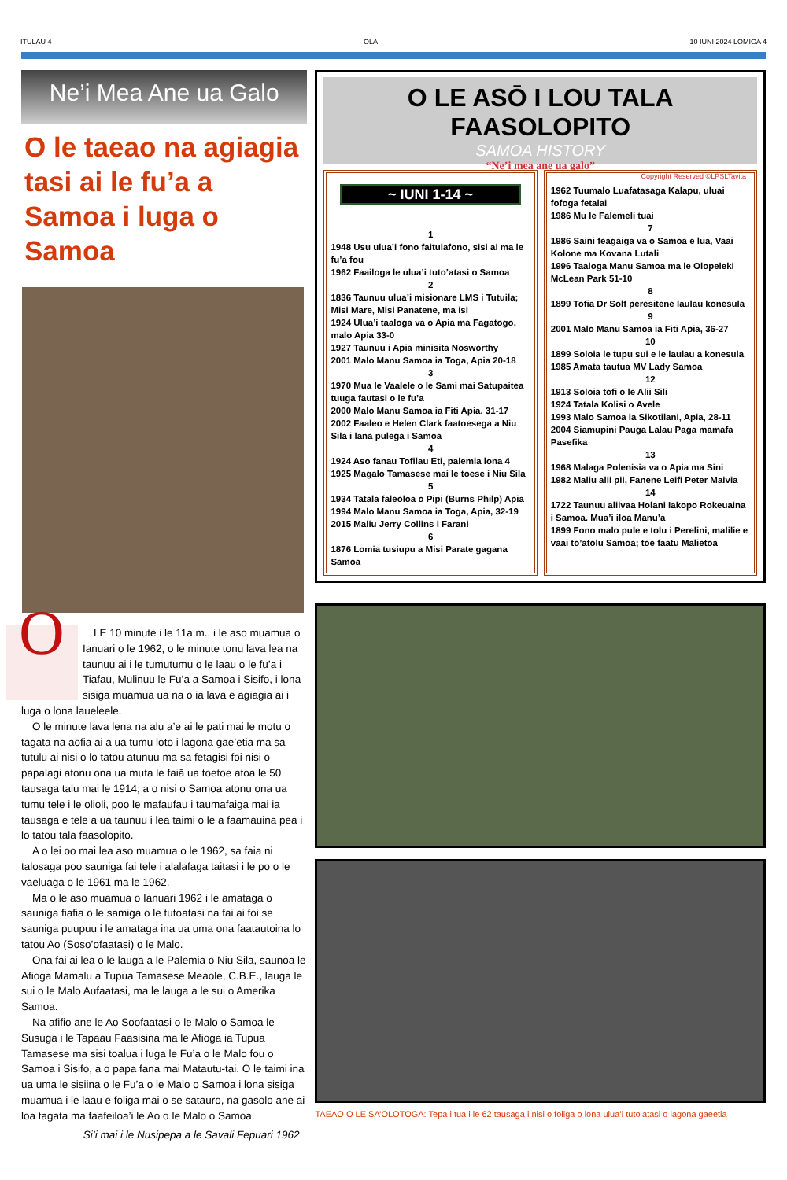ITULAU 4 OLA 10 IUNI 2024 LOMIGA 4
Ne’i Mea Ane ua Galo
O le taeao na agiagia tasi ai le fu’a a Samoa i luga o Samoa
O
LE 10 minute i le 11a.m., i le aso muamua o Ianuari o le 1962, o le minute tonu lava lea na taunuu ai i le tumutumu o le laau o le fu’a i Tiafau, Mulinuu le Fu’a a Samoa i Sisifo, i lona sisiga muamua ua na o ia lava e agiagia ai i luga o lona laueleele.
O le minute lava lena na alu a’e ai le pati mai le motu o tagata na aofia ai a ua tumu loto i lagona gae’etia ma sa tutulu ai nisi o lo tatou atunuu ma sa fetagisi foi nisi o papalagi atonu ona ua muta le faiā ua toetoe atoa le 50 tausaga talu mai le 1914; a o nisi o Samoa atonu ona ua tumu tele i le olioli, poo le mafaufau i taumafaiga mai ia tausaga e tele a ua taunuu i lea taimi o le a faamauina pea i lo tatou tala faasolopito.
A o lei oo mai lea aso muamua o le 1962, sa faia ni talosaga poo sauniga fai tele i alalafaga taitasi i le po o le vaeluaga o le 1961 ma le 1962.
Ma o le aso muamua o Ianuari 1962 i le amataga o sauniga fiafia o le samiga o le tutoatasi na fai ai foi se sauniga puupuu i le amataga ina ua uma ona faatautoina lo tatou Ao (Soso’ofaatasi) o le Malo.
Ona fai ai lea o le lauga a le Palemia o Niu Sila, saunoa le Afioga Mamalu a Tupua Tamasese Meaole, C.B.E., lauga le sui o le Malo Aufaatasi, ma le lauga a le sui o Amerika Samoa.
Na afifio ane le Ao Soofaatasi o le Malo o Samoa le Susuga i le Tapaau Faasisina ma le Afioga ia Tupua Tamasese ma sisi toalua i luga le Fu’a o le Malo fou o Samoa i Sisifo, a o papa fana mai Matautu-tai. O le taimi ina ua uma le sisiina o le Fu’a o le Malo o Samoa i lona sisiga muamua i le laau e foliga mai o se satauro, na gasolo ane ai loa tagata ma faafeiloa’i le Ao o le Malo o Samoa.
Si’i mai i le Nusipepa a le Savali Fepuari 1962
O LE ASŌ I LOU TALA FAASOLOPITO
SAMOA HISTORY
“Ne’i mea ane ua galo”
Copyright Reserved ©LPSLTavita
~ IUNI 1-14 ~
1
1948 Usu ulua’i fono faitulafono, sisi ai ma le fu’a fou
1962 Faailoga le ulua’i tuto’atasi o Samoa
2
1836 Taunuu ulua’i misionare LMS i Tutuila; Misi Mare, Misi Panatene, ma isi
1924 Ulua’i taaloga va o Apia ma Fagatogo, malo Apia 33-0
1927 Taunuu i Apia minisita Nosworthy
2001 Malo Manu Samoa ia Toga, Apia 20-18
3
1970 Mua le Vaalele o le Sami mai Satupaitea tuuga fautasi o le fu’a
2000 Malo Manu Samoa ia Fiti Apia, 31-17
2002 Faaleo e Helen Clark faatoesega a Niu Sila i lana pulega i Samoa
4
1924 Aso fanau Tofilau Eti, palemia lona 4
1925 Magalo Tamasese mai le toese i Niu Sila
5
1934 Tatala faleoloa o Pipi (Burns Philp) Apia
1994 Malo Manu Samoa ia Toga, Apia, 32-19
2015 Maliu Jerry Collins i Farani
6
1876 Lomia tusiupu a Misi Parate gagana Samoa
1962 Tuumalo Luafatasaga Kalapu, uluai fofoga fetalai
1986 Mu le Falemeli tuai
7
1986 Saini feagaiga va o Samoa e lua, Vaai Kolone ma Kovana Lutali
1996 Taaloga Manu Samoa ma le Olopeleki McLean Park 51-10
8
1899 Tofia Dr Solf peresitene laulau konesula
9
2001 Malo Manu Samoa ia Fiti Apia, 36-27
10
1899 Soloia le tupu sui e le laulau a konesula
1985 Amata tautua MV Lady Samoa
12
1913 Soloia tofi o le Alii Sili
1924 Tatala Kolisi o Avele
1993 Malo Samoa ia Sikotilani, Apia, 28-11
2004 Siamupini Pauga Lalau Paga mamafa Pasefika
13
1968 Malaga Polenisia va o Apia ma Sini
1982 Maliu alii pii, Fanene Leifi Peter Maivia
14
1722 Taunuu aliivaa Holani Iakopo Rokeuaina i Samoa. Mua’i iloa Manu’a
1899 Fono malo pule e tolu i Perelini, malilie e vaai to’atolu Samoa; toe faatu Malietoa
TAEAO O LE SA’OLOTOGA: Tepa i tua i le 62 tausaga i nisi o foliga o lona ulua’i tuto’atasi o lagona gaeetia